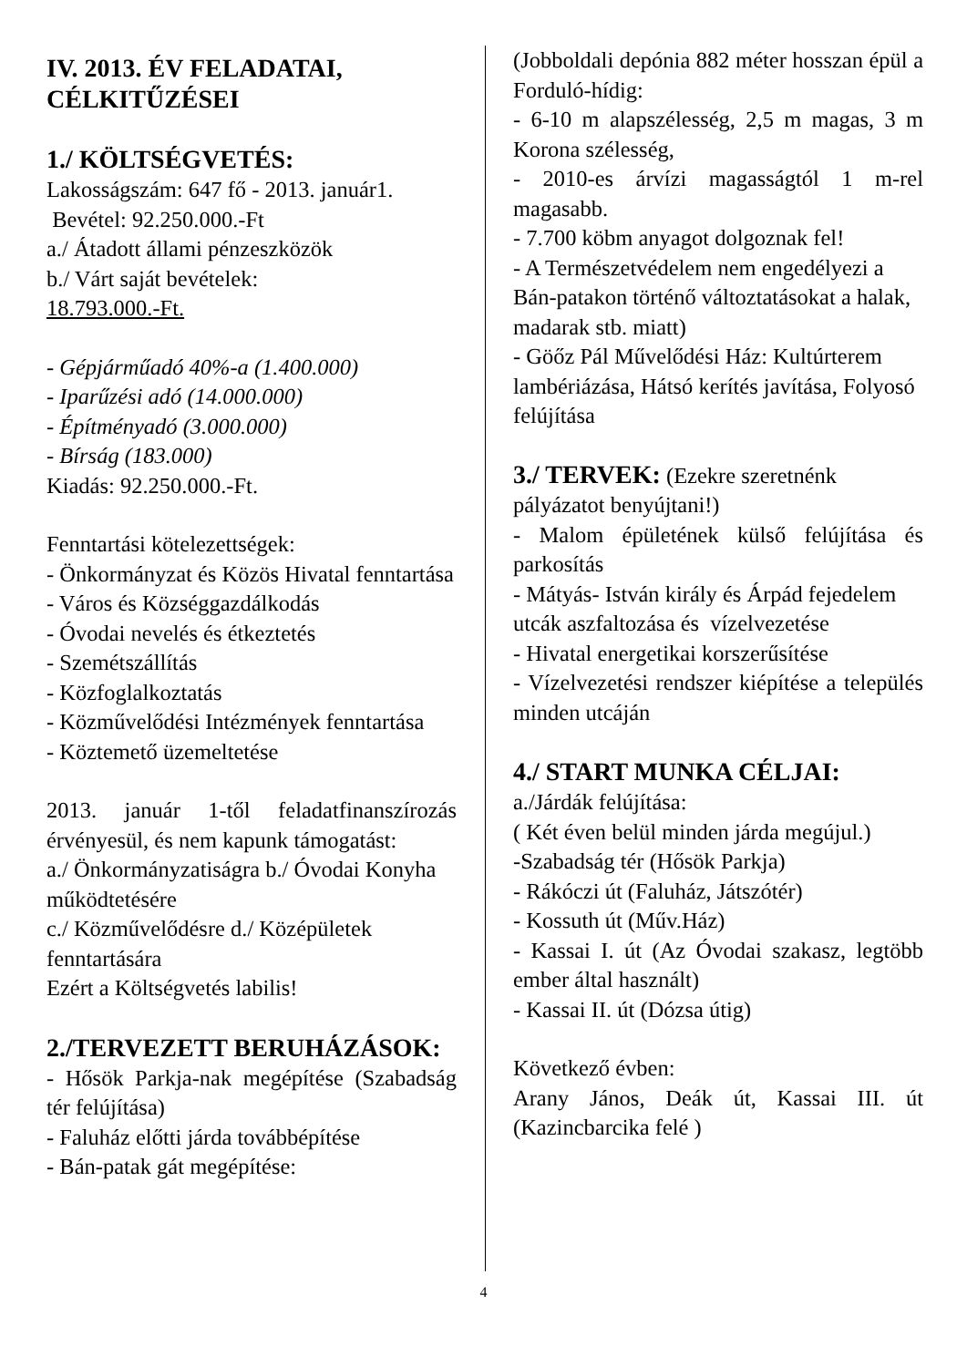IV. 2013. ÉV FELADATAI, CÉLKITŰZÉSEI
1./ KÖLTSÉGVETÉS:
Lakosságszám: 647 fő - 2013. január1.
Bevétel: 92.250.000.-Ft
a./ Átadott állami pénzeszközök
b./ Várt saját bevételek:
18.793.000.-Ft.
- Gépjárműadó 40%-a (1.400.000)
- Iparűzési adó (14.000.000)
- Építményadó (3.000.000)
- Bírság (183.000)
Kiadás: 92.250.000.-Ft.
Fenntartási kötelezettségek:
- Önkormányzat és Közös Hivatal fenntartása
- Város és Községgazdálkodás
- Óvodai nevelés és étkeztetés
- Szemétszállítás
- Közfoglalkoztatás
- Közművelődési Intézmények fenntartása
- Köztemető üzemeltetése
2013. január 1-től feladatfinanszírozás érvényesül, és nem kapunk támogatást:
a./ Önkormányzatiságra b./ Óvodai Konyha működtetésére
c./ Közművelődésre d./ Középületek fenntartására
Ezért a Költségvetés labilis!
2./TERVEZETT BERUHÁZÁSOK:
- Hősök Parkja-nak megépítése (Szabadság tér felújítása)
- Faluház előtti járda továbbépítése
- Bán-patak gát megépítése:
(Jobboldali depónia 882 méter hosszan épül a Forduló-hídig:
- 6-10 m alapszélesség, 2,5 m magas, 3 m Korona szélesség,
- 2010-es árvízi magasságtól 1 m-rel magasabb.
- 7.700 köbm anyagot dolgoznak fel!
- A Természetvédelem nem engedélyezi a Bán-patakon történő változtatásokat a halak, madarak stb. miatt)
- Göőz Pál Művelődési Ház: Kultúrterem lambériázása, Hátsó kerítés javítása, Folyosó felújítása
3./ TERVEK: (Ezekre szeretnénk pályázatot benyújtani!)
- Malom épületének külső felújítása és parkosítás
- Mátyás- István király és Árpád fejedelem utcák aszfaltozása és vízelvezetése
- Hivatal energetikai korszerűsítése
- Vízelvezetési rendszer kiépítése a település minden utcáján
4./ START MUNKA CÉLJAI:
a./Járdák felújítása:
( Két éven belül minden járda megújul.)
-Szabadság tér (Hősök Parkja)
- Rákóczi út (Faluház, Játszótér)
- Kossuth út (Műv.Ház)
- Kassai I. út (Az Óvodai szakasz, legtöbb ember által használt)
- Kassai II. út (Dózsa útig)
Következő évben:
Arany János, Deák út, Kassai III. út (Kazincbarcika felé )
4